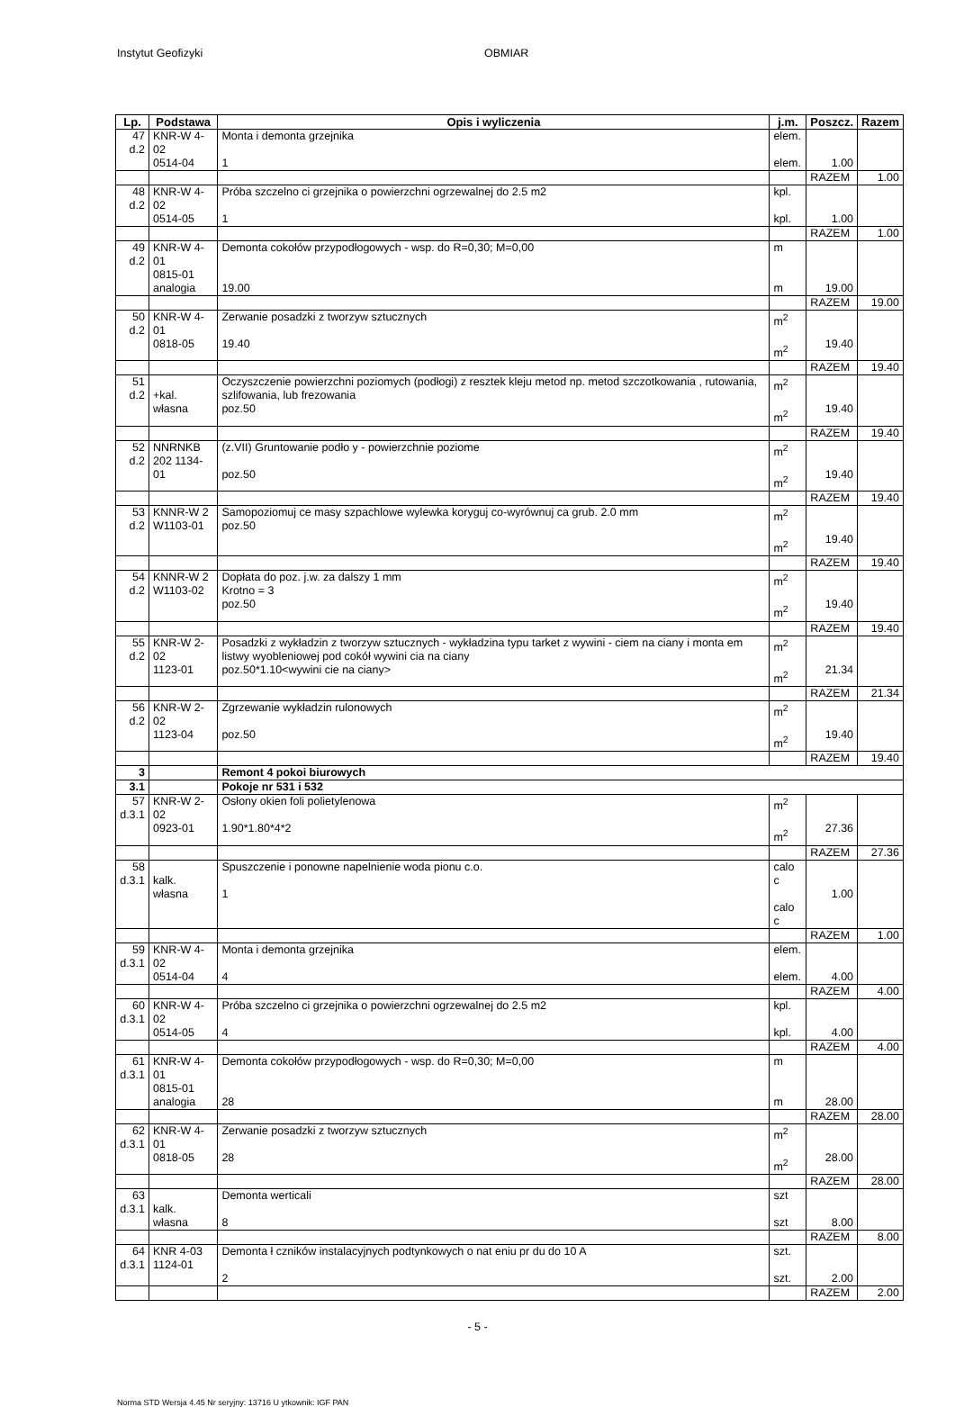Instytut Geofizyki OBMIAR
| Lp. | Podstawa | Opis i wyliczenia | j.m. | Poszcz. | Razem |
| --- | --- | --- | --- | --- | --- |
| 47 d.2 | KNR-W 4-02 0514-04 | Monta i demonta grzejnika 1 | elem. elem. | 1.00 | |
| | | | | RAZEM | 1.00 |
| 48 d.2 | KNR-W 4-02 0514-05 | Próba szczelno ci grzejnika o powierzchni ogrzewalnej do 2.5 m2 1 | kpl. kpl. | 1.00 | |
| | | | | RAZEM | 1.00 |
| 49 d.2 | KNR-W 4-01 0815-01 analogia | Demonta cokołów przypodłogowych - wsp. do R=0,30; M=0,00 19.00 | m m | 19.00 | |
| | | | | RAZEM | 19.00 |
| 50 d.2 | KNR-W 4-01 0818-05 | Zerwanie posadzki z tworzyw sztucznych 19.40 | m<sup>2</sup> m<sup>2</sup> | 19.40 | |
| | | | | RAZEM | 19.40 |
| 51 d.2 | +kal. własna | Oczyszczenie powierzchni poziomych (podłogi) z resztek kleju metod np. metod szczotkowania , rutowania, szlifowania, lub frezowania poz.50 | m<sup>2</sup> m<sup>2</sup> | 19.40 | |
| | | | | RAZEM | 19.40 |
| 52 d.2 | NNRNKB 202 1134-01 | (z.VII) Gruntowanie podło y - powierzchnie poziome poz.50 | m<sup>2</sup> m<sup>2</sup> | 19.40 | |
| | | | | RAZEM | 19.40 |
| 53 d.2 | KNNR-W 2 W1103-01 | Samopoziomuj ce masy szpachlowe wylewka koryguj co-wyrównuj ca grub. 2.0 mm poz.50 | m<sup>2</sup> m<sup>2</sup> | 19.40 | |
| | | | | RAZEM | 19.40 |
| 54 d.2 | KNNR-W 2 W1103-02 | Dopłata do poz. j.w. za dalszy 1 mm Krotno = 3 poz.50 | m<sup>2</sup> m<sup>2</sup> | 19.40 | |
| | | | | RAZEM | 19.40 |
| 55 d.2 | KNR-W 2-02 1123-01 | Posadzki z wykładzin z tworzyw sztucznych - wykładzina typu tarket z wywini - ciem na ciany i monta em listwy wyobleniowej pod cokół wywini cia na ciany poz.50*1.10<wywini cie na ciany> | m<sup>2</sup> m<sup>2</sup> | 21.34 | |
| | | | | RAZEM | 21.34 |
| 56 d.2 | KNR-W 2-02 1123-04 | Zgrzewanie wykładzin rulonowych poz.50 | m<sup>2</sup> m<sup>2</sup> | 19.40 | |
| | | | | RAZEM | 19.40 |
| 3 | | Remont 4 pokoi biurowych | | | |
| 3.1 | | Pokoje nr 531 i 532 | | | |
| 57 d.3.1 | KNR-W 2-02 0923-01 | Osłony okien foli polietylenowa 1.90*1.80*4*2 | m<sup>2</sup> m<sup>2</sup> | 27.36 | |
| | | | | RAZEM | 27.36 |
| 58 d.3.1 | kalk. własna | Spuszczenie i ponowne napelnienie woda pionu c.o. 1 | calo c calo c | 1.00 | |
| | | | | RAZEM | 1.00 |
| 59 d.3.1 | KNR-W 4-02 0514-04 | Monta i demonta grzejnika 4 | elem. elem. | 4.00 | |
| | | | | RAZEM | 4.00 |
| 60 d.3.1 | KNR-W 4-02 0514-05 | Próba szczelno ci grzejnika o powierzchni ogrzewalnej do 2.5 m2 4 | kpl. kpl. | 4.00 | |
| | | | | RAZEM | 4.00 |
| 61 d.3.1 | KNR-W 4-01 0815-01 analogia | Demonta cokołów przypodłogowych - wsp. do R=0,30; M=0,00 28 | m m | 28.00 | |
| | | | | RAZEM | 28.00 |
| 62 d.3.1 | KNR-W 4-01 0818-05 | Zerwanie posadzki z tworzyw sztucznych 28 | m<sup>2</sup> m<sup>2</sup> | 28.00 | |
| | | | | RAZEM | 28.00 |
| 63 d.3.1 | kalk. własna | Demonta werticali 8 | szt szt | 8.00 | |
| | | | | RAZEM | 8.00 |
| 64 d.3.1 | KNR 4-03 1124-01 | Demonta ł czników instalacyjnych podtynkowych o nat eniu pr du do 10 A 2 | szt. szt. | 2.00 | |
| | | | | RAZEM | 2.00 |
- 5 -
Norma STD Wersja 4.45 Nr seryjny: 13716 U ytkownik: IGF PAN